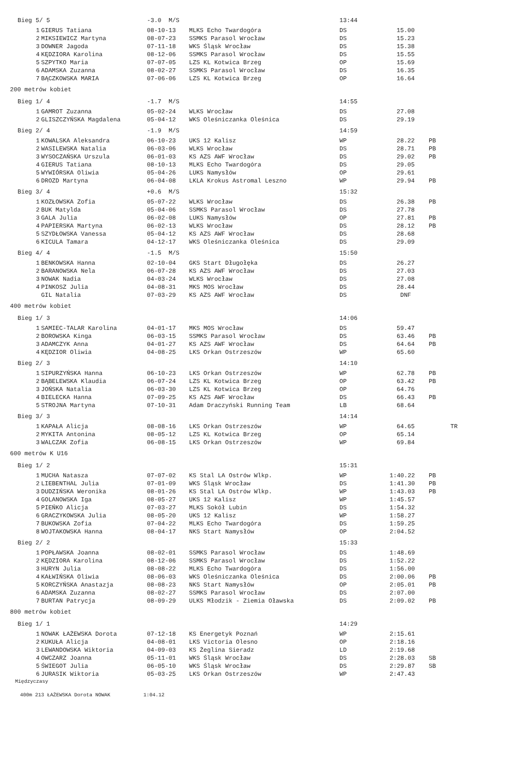| Bieg 5/ 5 | | -3.0 M/S | | 13:44 | | | |
| 1 | GIERUS Tatiana | 08-10-13 | MLKS Echo Twardogóra | DS | 15.00 | | |
| 2 | MIKSIEWICZ Martyna | 08-07-23 | SSMKS Parasol Wrocław | DS | 15.23 | | |
| 3 | DOWNER Jagoda | 07-11-18 | WKS Śląsk Wrocław | DS | 15.38 | | |
| 4 | KĘDZIORA Karolina | 08-12-06 | SSMKS Parasol Wrocław | DS | 15.55 | | |
| 5 | SZPYTKO Maria | 07-07-05 | LZS KL Kotwica Brzeg | OP | 15.69 | | |
| 6 | ADAMSKA Zuzanna | 08-02-27 | SSMKS Parasol Wrocław | DS | 16.35 | | |
| 7 | BĄCZKOWSKA MARIA | 07-06-06 | LZS KL Kotwica Brzeg | OP | 16.64 | | |
| 200 metrów kobiet | | | | | | | |
| Bieg 1/ 4 | | -1.7 M/S | | 14:55 | | | |
| 1 | GAMROT Zuzanna | 05-02-24 | WLKS Wrocław | DS | 27.08 | | |
| 2 | GLISZCZYŃSKA Magdalena | 05-04-12 | WKS Oleśniczanka Oleśnica | DS | 29.19 | | |
| Bieg 2/ 4 | | -1.9 M/S | | 14:59 | | | |
| 1 | KOWALSKA Aleksandra | 06-10-23 | UKS 12 Kalisz | WP | 28.22 | | PB |
| 2 | WASILEWSKA Natalia | 06-03-06 | WLKS Wrocław | DS | 28.71 | | PB |
| 3 | WYSOCZAŃSKA Urszula | 06-01-03 | KS AZS AWF Wrocław | DS | 29.02 | | PB |
| 4 | GIERUS Tatiana | 08-10-13 | MLKS Echo Twardogóra | DS | 29.05 | | |
| 5 | WYWIÓRSKA Oliwia | 05-04-26 | LUKS Namysłów | OP | 29.61 | | |
| 6 | DROZD Martyna | 06-04-08 | LKLA Krokus Astromal Leszno | WP | 29.94 | | PB |
| Bieg 3/ 4 | | +0.6 M/S | | 15:32 | | | |
| 1 | KOZŁOWSKA Zofia | 05-07-22 | WLKS Wrocław | DS | 26.38 | | PB |
| 2 | BUK Matylda | 05-04-06 | SSMKS Parasol Wrocław | DS | 27.78 | | |
| 3 | GALA Julia | 06-02-08 | LUKS Namysłów | OP | 27.81 | | PB |
| 4 | PAPIERSKA Martyna | 06-02-13 | WLKS Wrocław | DS | 28.12 | | PB |
| 5 | SZYDŁOWSKA Vanessa | 05-04-12 | KS AZS AWF Wrocław | DS | 28.68 | | |
| 6 | KICULA Tamara | 04-12-17 | WKS Oleśniczanka Oleśnica | DS | 29.09 | | |
| Bieg 4/ 4 | | -1.5 M/S | | 15:50 | | | |
| 1 | BENKOWSKA Hanna | 02-10-04 | GKS Start Długołęka | DS | 26.27 | | |
| 2 | BARANOWSKA Nela | 06-07-28 | KS AZS AWF Wrocław | DS | 27.03 | | |
| 3 | NOWAK Nadia | 04-03-24 | WLKS Wrocław | DS | 27.08 | | |
| 4 | PINKOSZ Julia | 04-08-31 | MKS MOS Wrocław | DS | 28.44 | | |
| | GIL Natalia | 07-03-29 | KS AZS AWF Wrocław | DS | DNF | | |
| 400 metrów kobiet | | | | | | | |
| Bieg 1/ 3 | | | | 14:06 | | | |
| 1 | SAMIEC-TALAR Karolina | 04-01-17 | MKS MOS Wrocław | DS | 59.47 | | |
| 2 | BOROWSKA Kinga | 06-03-15 | SSMKS Parasol Wrocław | DS | 63.46 | | PB |
| 3 | ADAMCZYK Anna | 04-01-27 | KS AZS AWF Wrocław | DS | 64.64 | | PB |
| 4 | KĘDZIOR Oliwia | 04-08-25 | LKS Orkan Ostrzeszów | WP | 65.60 | | |
| Bieg 2/ 3 | | | | 14:10 | | | |
| 1 | SIPURZYŃSKA Hanna | 06-10-23 | LKS Orkan Ostrzeszów | WP | 62.78 | | PB |
| 2 | BĄBELEWSKA Klaudia | 06-07-24 | LZS KL Kotwica Brzeg | OP | 63.42 | | PB |
| 3 | JOŃSKA Natalia | 06-03-30 | LZS KL Kotwica Brzeg | OP | 64.76 | | |
| 4 | BIELECKA Hanna | 07-09-25 | KS AZS AWF Wrocław | DS | 66.43 | | PB |
| 5 | STROJNA Martyna | 07-10-31 | Adam Draczyński Running Team | LB | 68.64 | | |
| Bieg 3/ 3 | | | | 14:14 | | | |
| 1 | KAPAŁA Alicja | 08-08-16 | LKS Orkan Ostrzeszów | WP | 64.65 | | TR |
| 2 | MYKITA Antonina | 08-05-12 | LZS KL Kotwica Brzeg | OP | 65.14 | | |
| 3 | WALCZAK Zofia | 06-08-15 | LKS Orkan Ostrzeszów | WP | 69.84 | | |
| 600 metrów K U16 | | | | | | | |
| Bieg 1/ 2 | | | | 15:31 | | | |
| 1 | MUCHA Natasza | 07-07-02 | KS Stal LA Ostrów Wlkp. | WP | 1:40.22 | | PB |
| 2 | LIEBENTHAL Julia | 07-01-09 | WKS Śląsk Wrocław | DS | 1:41.30 | | PB |
| 3 | DUDZIŃSKA Weronika | 08-01-26 | KS Stal LA Ostrów Wlkp. | WP | 1:43.03 | | PB |
| 4 | GOLANOWSKA Iga | 08-05-27 | UKS 12 Kalisz | WP | 1:45.57 | | |
| 5 | PIEŃKO Alicja | 07-03-27 | MLKS Sokół Lubin | DS | 1:54.32 | | |
| 6 | GRACZYKOWSKA Julia | 08-05-20 | UKS 12 Kalisz | WP | 1:58.27 | | |
| 7 | BUKOWSKA Zofia | 07-04-22 | MLKS Echo Twardogóra | DS | 1:59.25 | | |
| 8 | WOJTAKOWSKA Hanna | 08-04-17 | NKS Start Namysłów | OP | 2:04.52 | | |
| Bieg 2/ 2 | | | | 15:33 | | | |
| 1 | POPŁAWSKA Joanna | 08-02-01 | SSMKS Parasol Wrocław | DS | 1:48.69 | | |
| 2 | KĘDZIORA Karolina | 08-12-06 | SSMKS Parasol Wrocław | DS | 1:52.22 | | |
| 3 | HURYN Julia | 08-08-22 | MLKS Echo Twardogóra | DS | 1:56.00 | | |
| 4 | KAŁWIŃSKA Oliwia | 08-06-03 | WKS Oleśniczanka Oleśnica | DS | 2:00.06 | | PB |
| 5 | KORCZYŃSKA Anastazja | 08-08-23 | NKS Start Namysłów | OP | 2:05.01 | | PB |
| 6 | ADAMSKA Zuzanna | 08-02-27 | SSMKS Parasol Wrocław | DS | 2:07.00 | | |
| 7 | BURTAN Patrycja | 08-09-29 | ULKS Młodzik - Ziemia Oławska | DS | 2:09.02 | | PB |
| 800 metrów kobiet | | | | | | | |
| Bieg 1/ 1 | | | | 14:29 | | | |
| 1 | NOWAK ŁAŻEWSKA Dorota | 07-12-18 | KS Energetyk Poznań | WP | 2:15.61 | | |
| 2 | KUKUŁA Alicja | 04-08-01 | LKS Victoria Olesno | OP | 2:18.16 | | |
| 3 | LEWANDOWSKA Wiktoria | 04-09-03 | KS Żeglina Sieradz | LD | 2:19.68 | | |
| 4 | OWCZARZ Joanna | 05-11-01 | WKS Śląsk Wrocław | DS | 2:28.03 | | SB |
| 5 | ŚWIEGOT Julia | 06-05-10 | WKS Śląsk Wrocław | DS | 2:29.87 | | SB |
| 6 | JURASIK Wiktoria | 05-03-25 | LKS Orkan Ostrzeszów | WP | 2:47.43 | | |
| Międzyczasy | | | | | | | |
| 400m 213 ŁAŻEWSKA Dorota NOWAK 1:04.12 | | | | | | | |